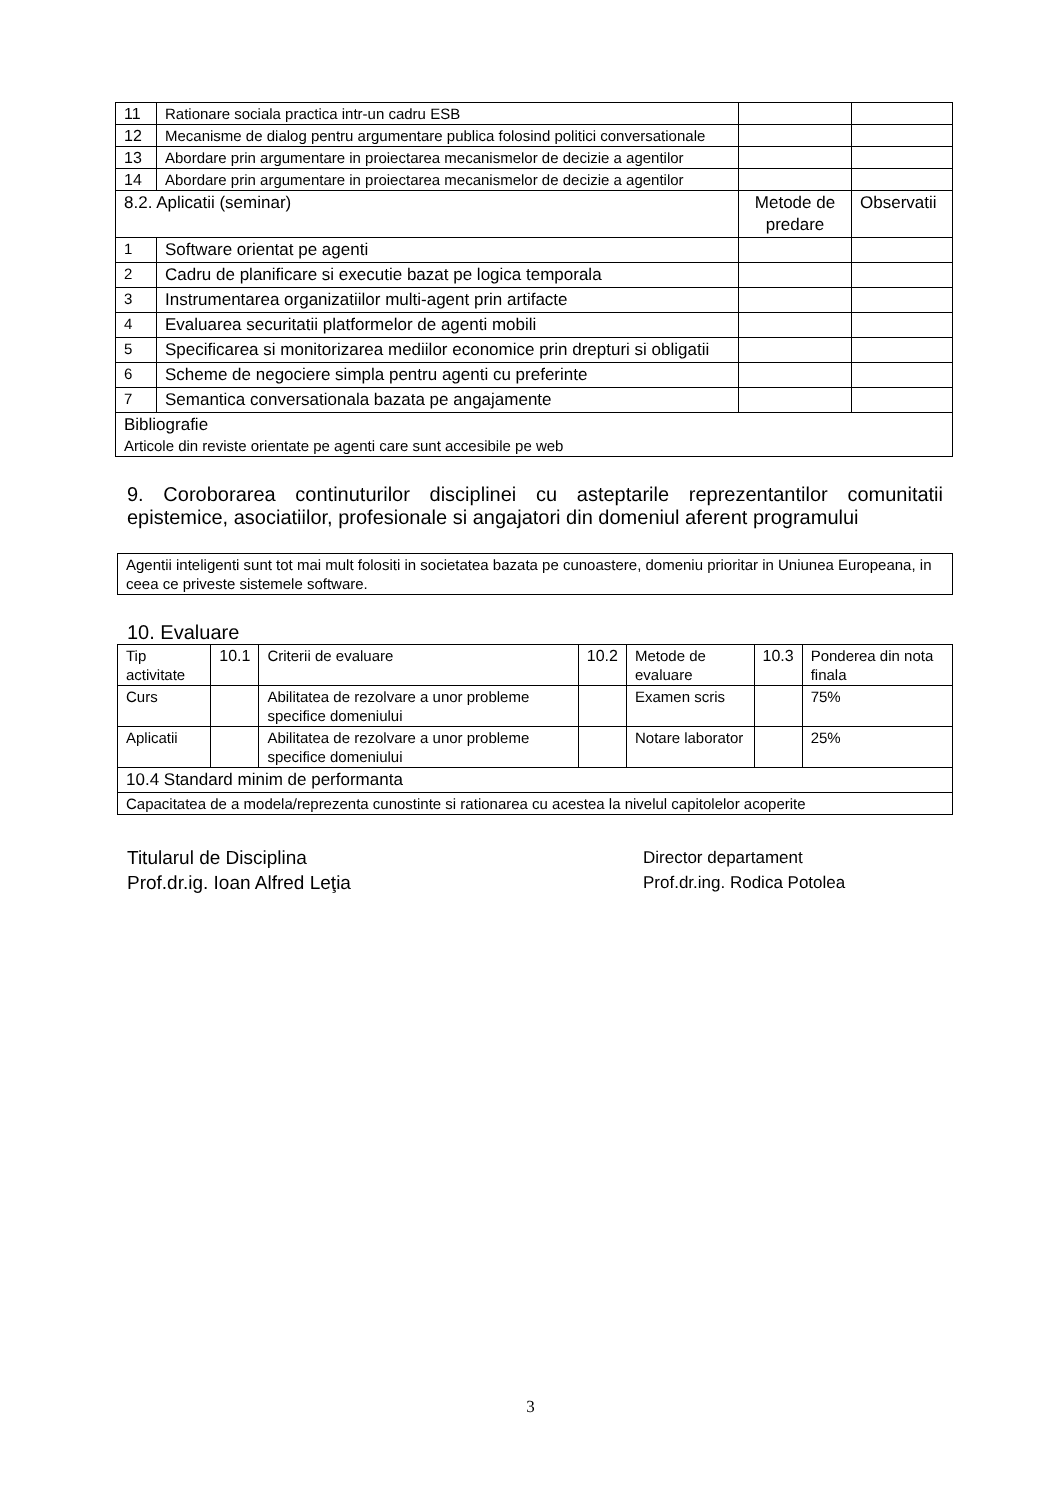| 11 | Rationare sociala practica intr-un cadru ESB | | |
| 12 | Mecanisme de dialog pentru argumentare publica folosind politici conversationale | | |
| 13 | Abordare prin argumentare in proiectarea mecanismelor de decizie a agentilor | | |
| 14 | Abordare prin argumentare in proiectarea mecanismelor de decizie a agentilor | | |
| 8.2. Aplicatii (seminar) | | Metode de predare | Observatii |
| 1 | Software orientat pe agenti | | |
| 2 | Cadru de planificare si executie bazat pe logica temporala | | |
| 3 | Instrumentarea organizatiilor multi-agent prin artifacte | | |
| 4 | Evaluarea securitatii platformelor de agenti mobili | | |
| 5 | Specificarea si monitorizarea mediilor economice prin drepturi si obligatii | | |
| 6 | Scheme de negociere simpla pentru agenti cu preferinte | | |
| 7 | Semantica conversationala bazata pe angajamente | | |
| Bibliografie Articole din reviste orientate pe agenti care sunt accesibile pe web | | | |
9. Coroborarea continuturilor disciplinei cu asteptarile reprezentantilor comunitatii epistemice, asociatiilor, profesionale si angajatori din domeniul aferent programului
| Agentii inteligenti sunt tot mai mult folositi in societatea bazata pe cunoastere, domeniu prioritar in Uniunea Europeana, in ceea ce priveste sistemele software. |
10. Evaluare
| Tip activitate | 10.1 | Criterii de evaluare | 10.2 | Metode de evaluare | 10.3 | Ponderea din nota finala |
| Curs | | Abilitatea de rezolvare a unor probleme specifice domeniului | | Examen scris | | 75% |
| Aplicatii | | Abilitatea de rezolvare a unor probleme specifice domeniului | | Notare laborator | | 25% |
| 10.4 Standard minim de performanta | | | | | | |
| Capacitatea de a modela/reprezenta cunostinte si rationarea cu acestea la nivelul capitolelor acoperite | | | | | | |
Titularul de Disciplina
Prof.dr.ig. Ioan Alfred Leţia
Director departament
Prof.dr.ing. Rodica Potolea
3